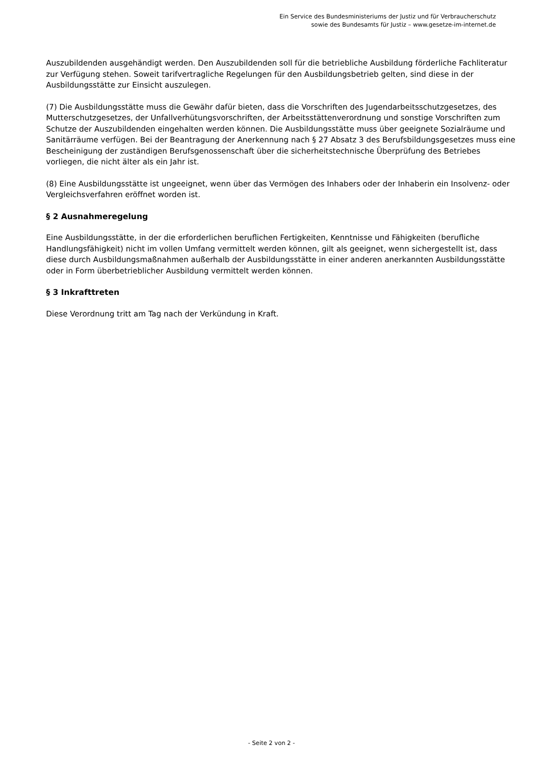Ein Service des Bundesministeriums der Justiz und für Verbraucherschutz
sowie des Bundesamts für Justiz – www.gesetze-im-internet.de
Auszubildenden ausgehändigt werden. Den Auszubildenden soll für die betriebliche Ausbildung förderliche Fachliteratur zur Verfügung stehen. Soweit tarifvertragliche Regelungen für den Ausbildungsbetrieb gelten, sind diese in der Ausbildungsstätte zur Einsicht auszulegen.
(7) Die Ausbildungsstätte muss die Gewähr dafür bieten, dass die Vorschriften des Jugendarbeitsschutzgesetzes, des Mutterschutzgesetzes, der Unfallverhütungsvorschriften, der Arbeitsstättenverordnung und sonstige Vorschriften zum Schutze der Auszubildenden eingehalten werden können. Die Ausbildungsstätte muss über geeignete Sozialräume und Sanitärräume verfügen. Bei der Beantragung der Anerkennung nach § 27 Absatz 3 des Berufsbildungsgesetzes muss eine Bescheinigung der zuständigen Berufsgenossenschaft über die sicherheitstechnische Überprüfung des Betriebes vorliegen, die nicht älter als ein Jahr ist.
(8) Eine Ausbildungsstätte ist ungeeignet, wenn über das Vermögen des Inhabers oder der Inhaberin ein Insolvenz- oder Vergleichsverfahren eröffnet worden ist.
§ 2 Ausnahmeregelung
Eine Ausbildungsstätte, in der die erforderlichen beruflichen Fertigkeiten, Kenntnisse und Fähigkeiten (berufliche Handlungsfähigkeit) nicht im vollen Umfang vermittelt werden können, gilt als geeignet, wenn sichergestellt ist, dass diese durch Ausbildungsmaßnahmen außerhalb der Ausbildungsstätte in einer anderen anerkannten Ausbildungsstätte oder in Form überbetrieblicher Ausbildung vermittelt werden können.
§ 3 Inkrafttreten
Diese Verordnung tritt am Tag nach der Verkündung in Kraft.
- Seite 2 von 2 -